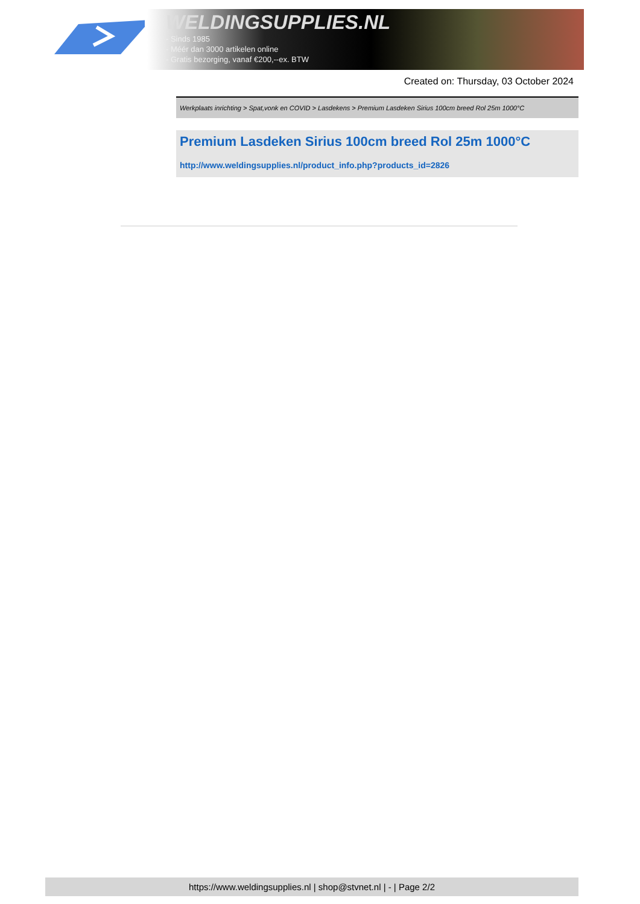WELDINGSUPPLIES.NL
- Sinds 1985
- Méér dan 3000 artikelen online
- Gratis bezorging, vanaf €200,--ex. BTW
Created on: Thursday, 03 October 2024
Werkplaats inrichting > Spat,vonk en COVID > Lasdekens > Premium Lasdeken Sirius 100cm breed Rol 25m 1000°C
Premium Lasdeken Sirius 100cm breed Rol 25m 1000°C
http://www.weldingsupplies.nl/product_info.php?products_id=2826
https://www.weldingsupplies.nl | shop@stvnet.nl | - | Page 2/2